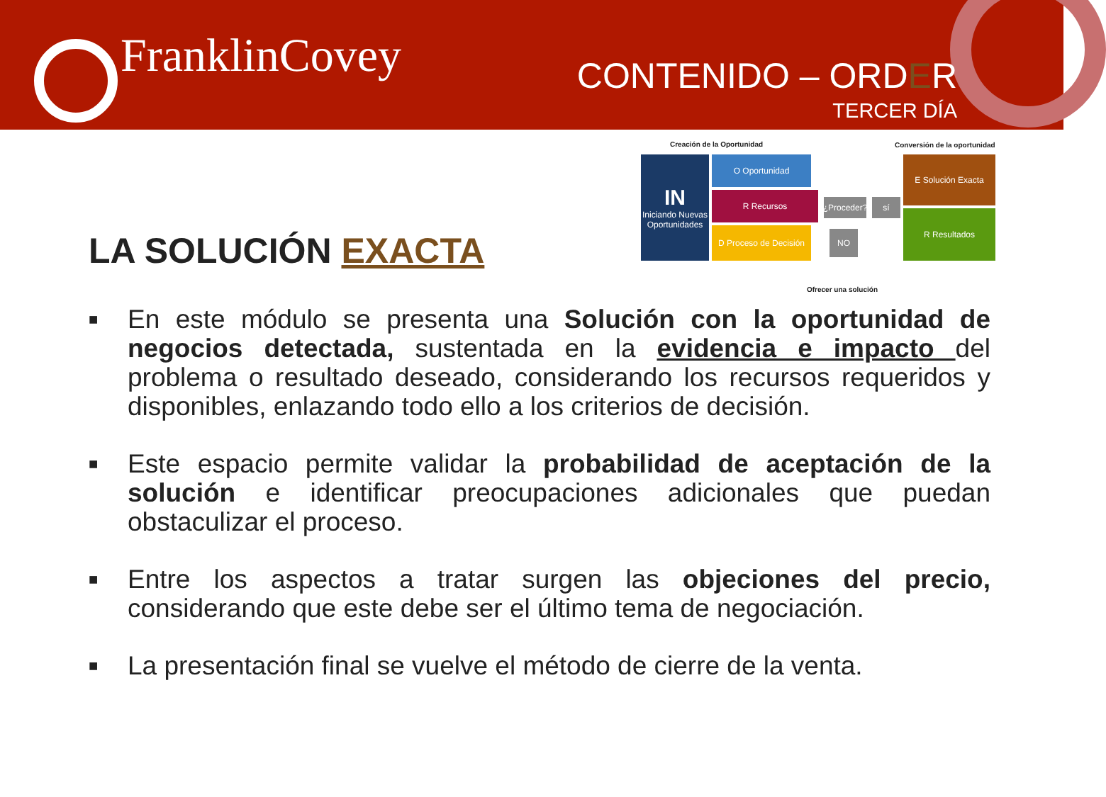FranklinCovey CONTENIDO – ORDER
TERCER DÍA
LA SOLUCIÓN EXACTA
Creación de la Oportunidad Conversión de la oportunidad
IN
Iniciando Nuevas Oportunidades
O Oportunidad
R Recursos
D Proceso de Decisión
¿Proceder?
sí
NO
E Solución Exacta
R Resultados
Ofrecer una solución
■
En este módulo se presenta una Solución con la oportunidad de negocios detectada, sustentada en la evidencia e impacto del problema o resultado deseado, considerando los recursos requeridos y disponibles, enlazando todo ello a los criterios de decisión.
■
Este espacio permite validar la probabilidad de aceptación de la solución e identificar preocupaciones adicionales que puedan obstaculizar el proceso.
■
Entre los aspectos a tratar surgen las objeciones del precio, considerando que este debe ser el último tema de negociación.
■
La presentación final se vuelve el método de cierre de la venta.